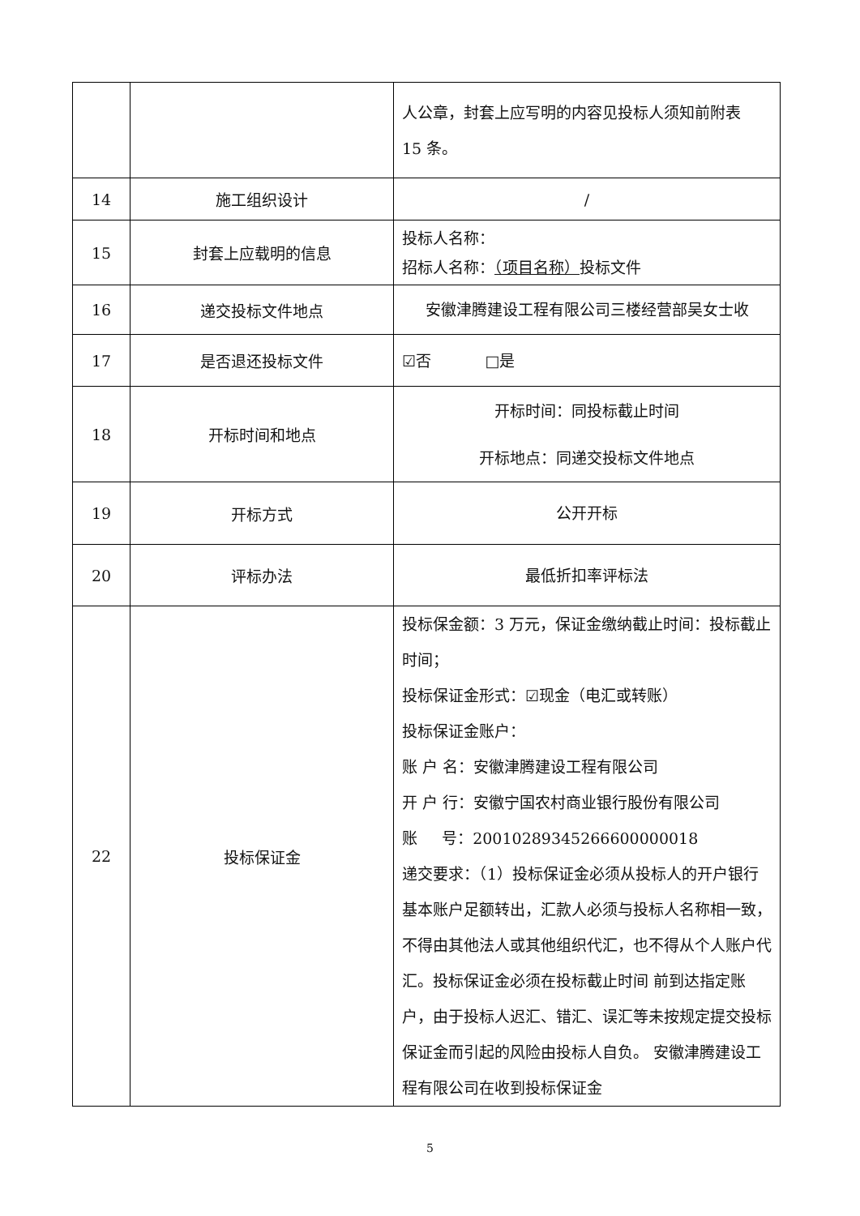| | | 人公章，封套上应写明的内容见投标人须知前附表 15 条。 |
| 14 | 施工组织设计 | / |
| 15 | 封套上应载明的信息 | 投标人名称： 招标人名称： （项目名称） 投标文件 |
| 16 | 递交投标文件地点 | 安徽津腾建设工程有限公司三楼经营部吴女士收 |
| 17 | 是否退还投标文件 | ☑否 □是 |
| 18 | 开标时间和地点 | 开标时间：同投标截止时间 开标地点：同递交投标文件地点 |
| 19 | 开标方式 | 公开开标 |
| 20 | 评标办法 | 最低折扣率评标法 |
| 22 | 投标保证金 | 投标保金额：3 万元，保证金缴纳截止时间：投标截止时间； 投标保证金形式：☑现金（电汇或转账） 投标保证金账户： 账 户 名：安徽津腾建设工程有限公司 开 户 行：安徽宁国农村商业银行股份有限公司 账 号：20010289345266600000018 递交要求：（1）投标保证金必须从投标人的开户银行基本账户足额转出，汇款人必须与投标人名称相一致，不得由其他法人或其他组织代汇，也不得从个人账户代汇。投标保证金必须在投标截止时间 前到达指定账户，由于投标人迟汇、错汇、误汇等未按规定提交投标保证金而引起的风险由投标人自负。 安徽津腾建设工程有限公司在收到投标保证金 |
5